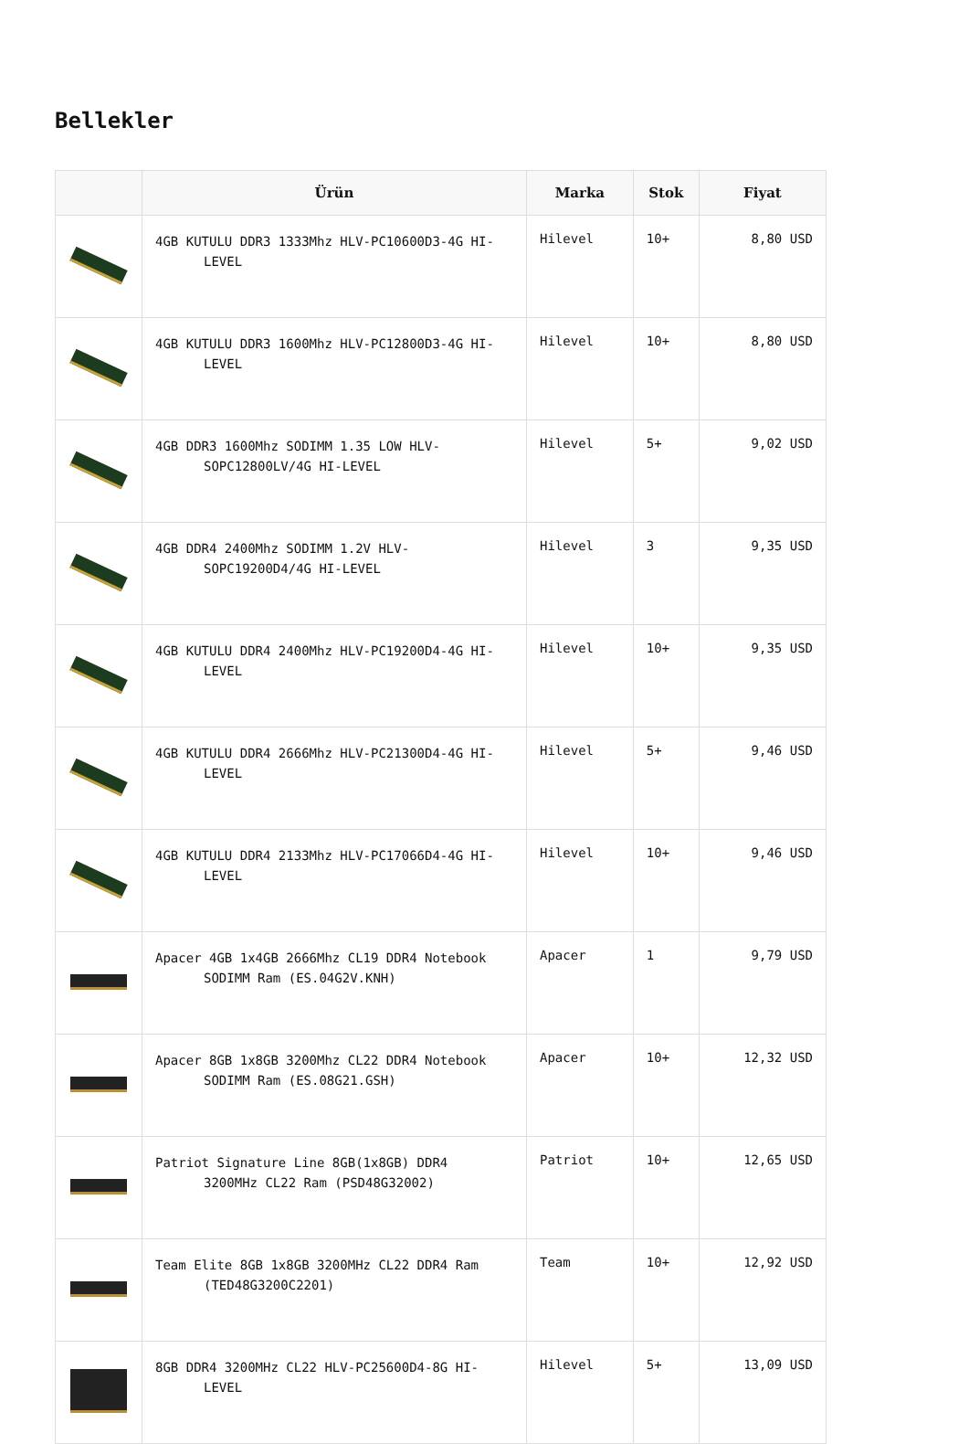Bellekler
| | Ürün | Marka | Stok | Fiyat |
| --- | --- | --- | --- | --- |
| | 4GB KUTULU DDR3 1333Mhz HLV-PC10600D3-4G HI- LEVEL | Hilevel | 10+ | 8,80 USD |
| | 4GB KUTULU DDR3 1600Mhz HLV-PC12800D3-4G HI- LEVEL | Hilevel | 10+ | 8,80 USD |
| | 4GB DDR3 1600Mhz SODIMM 1.35 LOW HLV- SOPC12800LV/4G HI-LEVEL | Hilevel | 5+ | 9,02 USD |
| | 4GB DDR4 2400Mhz SODIMM 1.2V HLV- SOPC19200D4/4G HI-LEVEL | Hilevel | 3 | 9,35 USD |
| | 4GB KUTULU DDR4 2400Mhz HLV-PC19200D4-4G HI- LEVEL | Hilevel | 10+ | 9,35 USD |
| | 4GB KUTULU DDR4 2666Mhz HLV-PC21300D4-4G HI- LEVEL | Hilevel | 5+ | 9,46 USD |
| | 4GB KUTULU DDR4 2133Mhz HLV-PC17066D4-4G HI- LEVEL | Hilevel | 10+ | 9,46 USD |
| | Apacer 4GB 1x4GB 2666Mhz CL19 DDR4 Notebook SODIMM Ram (ES.04G2V.KNH) | Apacer | 1 | 9,79 USD |
| | Apacer 8GB 1x8GB 3200Mhz CL22 DDR4 Notebook SODIMM Ram (ES.08G21.GSH) | Apacer | 10+ | 12,32 USD |
| | Patriot Signature Line 8GB(1x8GB) DDR4 3200MHz CL22 Ram (PSD48G32002) | Patriot | 10+ | 12,65 USD |
| | Team Elite 8GB 1x8GB 3200MHz CL22 DDR4 Ram (TED48G3200C2201) | Team | 10+ | 12,92 USD |
| | 8GB DDR4 3200MHz CL22 HLV-PC25600D4-8G HI- LEVEL | Hilevel | 5+ | 13,09 USD |